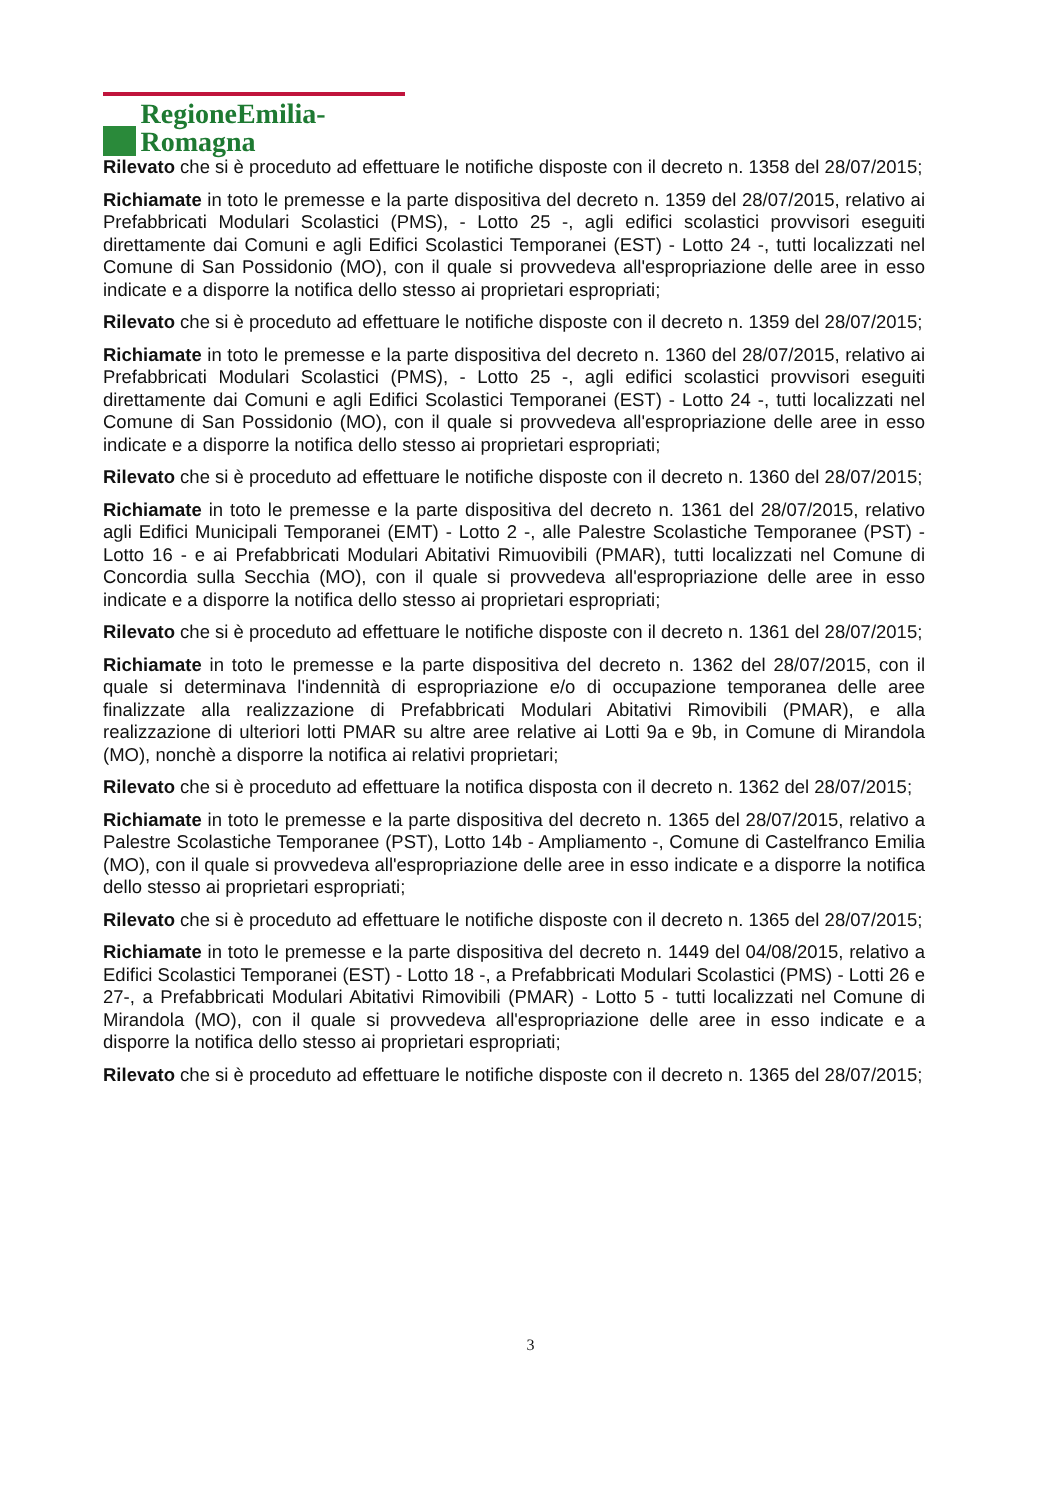RegioneEmilia-Romagna
Rilevato che si è proceduto ad effettuare le notifiche disposte con il decreto n. 1358 del 28/07/2015;
Richiamate in toto le premesse e la parte dispositiva del decreto n. 1359 del 28/07/2015, relativo ai Prefabbricati Modulari Scolastici (PMS), - Lotto 25 -, agli edifici scolastici provvisori eseguiti direttamente dai Comuni e agli Edifici Scolastici Temporanei (EST) - Lotto 24 -, tutti localizzati nel Comune di San Possidonio (MO), con il quale si provvedeva all'espropriazione delle aree in esso indicate e a disporre la notifica dello stesso ai proprietari espropriati;
Rilevato che si è proceduto ad effettuare le notifiche disposte con il decreto n. 1359 del 28/07/2015;
Richiamate in toto le premesse e la parte dispositiva del decreto n. 1360 del 28/07/2015, relativo ai Prefabbricati Modulari Scolastici (PMS), - Lotto 25 -, agli edifici scolastici provvisori eseguiti direttamente dai Comuni e agli Edifici Scolastici Temporanei (EST) - Lotto 24 -, tutti localizzati nel Comune di San Possidonio (MO), con il quale si provvedeva all'espropriazione delle aree in esso indicate e a disporre la notifica dello stesso ai proprietari espropriati;
Rilevato che si è proceduto ad effettuare le notifiche disposte con il decreto n. 1360 del 28/07/2015;
Richiamate in toto le premesse e la parte dispositiva del decreto n. 1361 del 28/07/2015, relativo agli Edifici Municipali Temporanei (EMT) - Lotto 2 -, alle Palestre Scolastiche Temporanee (PST) - Lotto 16 - e ai Prefabbricati Modulari Abitativi Rimuovibili (PMAR), tutti localizzati nel Comune di Concordia sulla Secchia (MO), con il quale si provvedeva all'espropriazione delle aree in esso indicate e a disporre la notifica dello stesso ai proprietari espropriati;
Rilevato che si è proceduto ad effettuare le notifiche disposte con il decreto n. 1361 del 28/07/2015;
Richiamate in toto le premesse e la parte dispositiva del decreto n. 1362 del 28/07/2015, con il quale si determinava l'indennità di espropriazione e/o di occupazione temporanea delle aree finalizzate alla realizzazione di Prefabbricati Modulari Abitativi Rimovibili (PMAR), e alla realizzazione di ulteriori lotti PMAR su altre aree relative ai Lotti 9a e 9b, in Comune di Mirandola (MO), nonchè a disporre la notifica ai relativi proprietari;
Rilevato che si è proceduto ad effettuare la notifica disposta con il decreto n. 1362 del 28/07/2015;
Richiamate in toto le premesse e la parte dispositiva del decreto n. 1365 del 28/07/2015, relativo a Palestre Scolastiche Temporanee (PST), Lotto 14b - Ampliamento -, Comune di Castelfranco Emilia (MO), con il quale si provvedeva all'espropriazione delle aree in esso indicate e a disporre la notifica dello stesso ai proprietari espropriati;
Rilevato che si è proceduto ad effettuare le notifiche disposte con il decreto n. 1365 del 28/07/2015;
Richiamate in toto le premesse e la parte dispositiva del decreto n. 1449 del 04/08/2015, relativo a Edifici Scolastici Temporanei (EST) - Lotto 18 -, a Prefabbricati Modulari Scolastici (PMS) - Lotti 26 e 27-, a Prefabbricati Modulari Abitativi Rimovibili (PMAR) - Lotto 5 - tutti localizzati nel Comune di Mirandola (MO), con il quale si provvedeva all'espropriazione delle aree in esso indicate e a disporre la notifica dello stesso ai proprietari espropriati;
Rilevato che si è proceduto ad effettuare le notifiche disposte con il decreto n. 1365 del 28/07/2015;
3